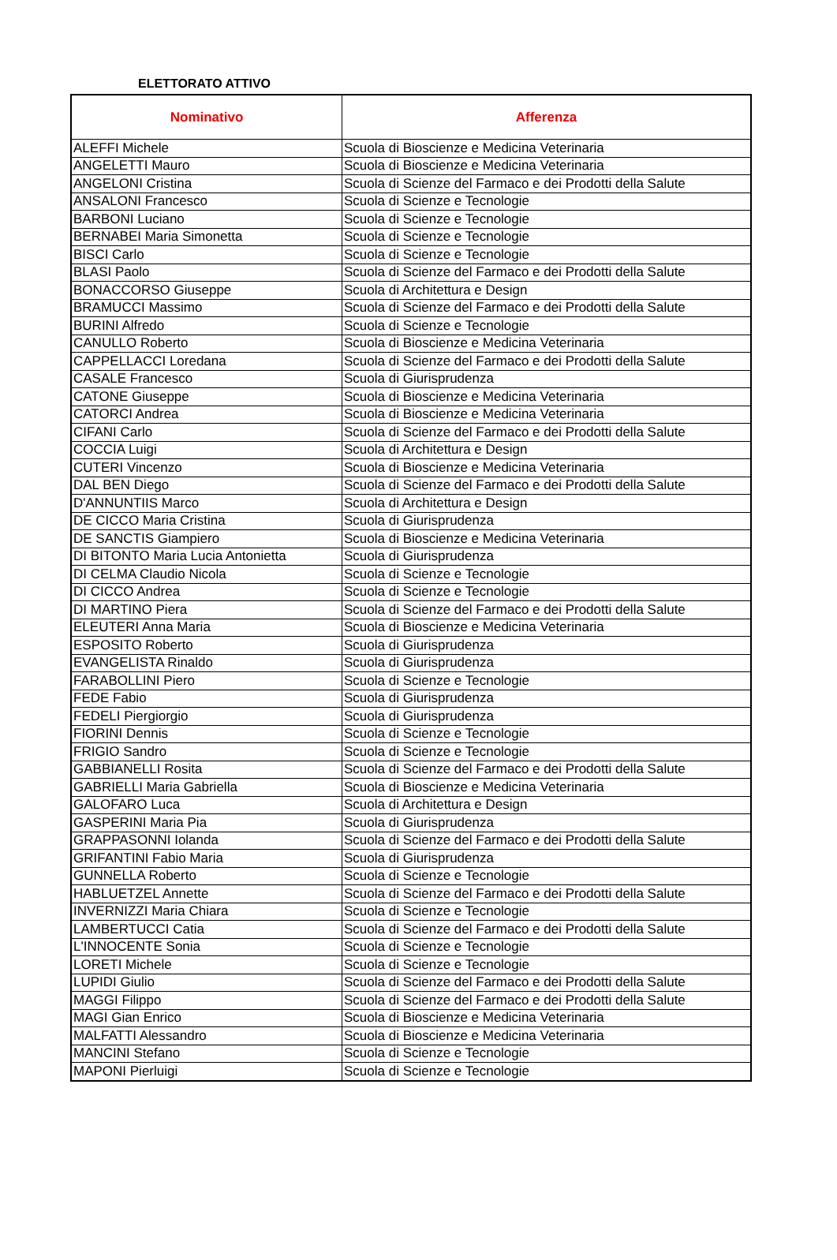ELETTORATO ATTIVO
| Nominativo | Afferenza |
| --- | --- |
| ALEFFI Michele | Scuola di Bioscienze e Medicina Veterinaria |
| ANGELETTI Mauro | Scuola di Bioscienze e Medicina Veterinaria |
| ANGELONI Cristina | Scuola di Scienze del Farmaco e dei Prodotti della Salute |
| ANSALONI Francesco | Scuola di Scienze e Tecnologie |
| BARBONI Luciano | Scuola di Scienze e Tecnologie |
| BERNABEI Maria Simonetta | Scuola di Scienze e Tecnologie |
| BISCI Carlo | Scuola di Scienze e Tecnologie |
| BLASI Paolo | Scuola di Scienze del Farmaco e dei Prodotti della Salute |
| BONACCORSO Giuseppe | Scuola di Architettura e Design |
| BRAMUCCI Massimo | Scuola di Scienze del Farmaco e dei Prodotti della Salute |
| BURINI Alfredo | Scuola di Scienze e Tecnologie |
| CANULLO Roberto | Scuola di Bioscienze e Medicina Veterinaria |
| CAPPELLACCI Loredana | Scuola di Scienze del Farmaco e dei Prodotti della Salute |
| CASALE Francesco | Scuola di Giurisprudenza |
| CATONE Giuseppe | Scuola di Bioscienze e Medicina Veterinaria |
| CATORCI Andrea | Scuola di Bioscienze e Medicina Veterinaria |
| CIFANI Carlo | Scuola di Scienze del Farmaco e dei Prodotti della Salute |
| COCCIA Luigi | Scuola di Architettura e Design |
| CUTERI Vincenzo | Scuola di Bioscienze e Medicina Veterinaria |
| DAL BEN Diego | Scuola di Scienze del Farmaco e dei Prodotti della Salute |
| D'ANNUNTIIS Marco | Scuola di Architettura e Design |
| DE CICCO Maria Cristina | Scuola di Giurisprudenza |
| DE SANCTIS Giampiero | Scuola di Bioscienze e Medicina Veterinaria |
| DI BITONTO Maria Lucia Antonietta | Scuola di Giurisprudenza |
| DI CELMA Claudio Nicola | Scuola di Scienze e Tecnologie |
| DI CICCO Andrea | Scuola di Scienze e Tecnologie |
| DI MARTINO Piera | Scuola di Scienze del Farmaco e dei Prodotti della Salute |
| ELEUTERI Anna Maria | Scuola di Bioscienze e Medicina Veterinaria |
| ESPOSITO Roberto | Scuola di Giurisprudenza |
| EVANGELISTA Rinaldo | Scuola di Giurisprudenza |
| FARABOLLINI Piero | Scuola di Scienze e Tecnologie |
| FEDE Fabio | Scuola di Giurisprudenza |
| FEDELI Piergiorgio | Scuola di Giurisprudenza |
| FIORINI Dennis | Scuola di Scienze e Tecnologie |
| FRIGIO Sandro | Scuola di Scienze e Tecnologie |
| GABBIANELLI Rosita | Scuola di Scienze del Farmaco e dei Prodotti della Salute |
| GABRIELLI Maria Gabriella | Scuola di Bioscienze e Medicina Veterinaria |
| GALOFARO Luca | Scuola di Architettura e Design |
| GASPERINI Maria Pia | Scuola di Giurisprudenza |
| GRAPPASONNI Iolanda | Scuola di Scienze del Farmaco e dei Prodotti della Salute |
| GRIFANTINI Fabio Maria | Scuola di Giurisprudenza |
| GUNNELLA Roberto | Scuola di Scienze e Tecnologie |
| HABLUETZEL Annette | Scuola di Scienze del Farmaco e dei Prodotti della Salute |
| INVERNIZZI Maria Chiara | Scuola di Scienze e Tecnologie |
| LAMBERTUCCI Catia | Scuola di Scienze del Farmaco e dei Prodotti della Salute |
| L'INNOCENTE Sonia | Scuola di Scienze e Tecnologie |
| LORETI Michele | Scuola di Scienze e Tecnologie |
| LUPIDI Giulio | Scuola di Scienze del Farmaco e dei Prodotti della Salute |
| MAGGI Filippo | Scuola di Scienze del Farmaco e dei Prodotti della Salute |
| MAGI Gian Enrico | Scuola di Bioscienze e Medicina Veterinaria |
| MALFATTI Alessandro | Scuola di Bioscienze e Medicina Veterinaria |
| MANCINI Stefano | Scuola di Scienze e Tecnologie |
| MAPONI Pierluigi | Scuola di Scienze e Tecnologie |